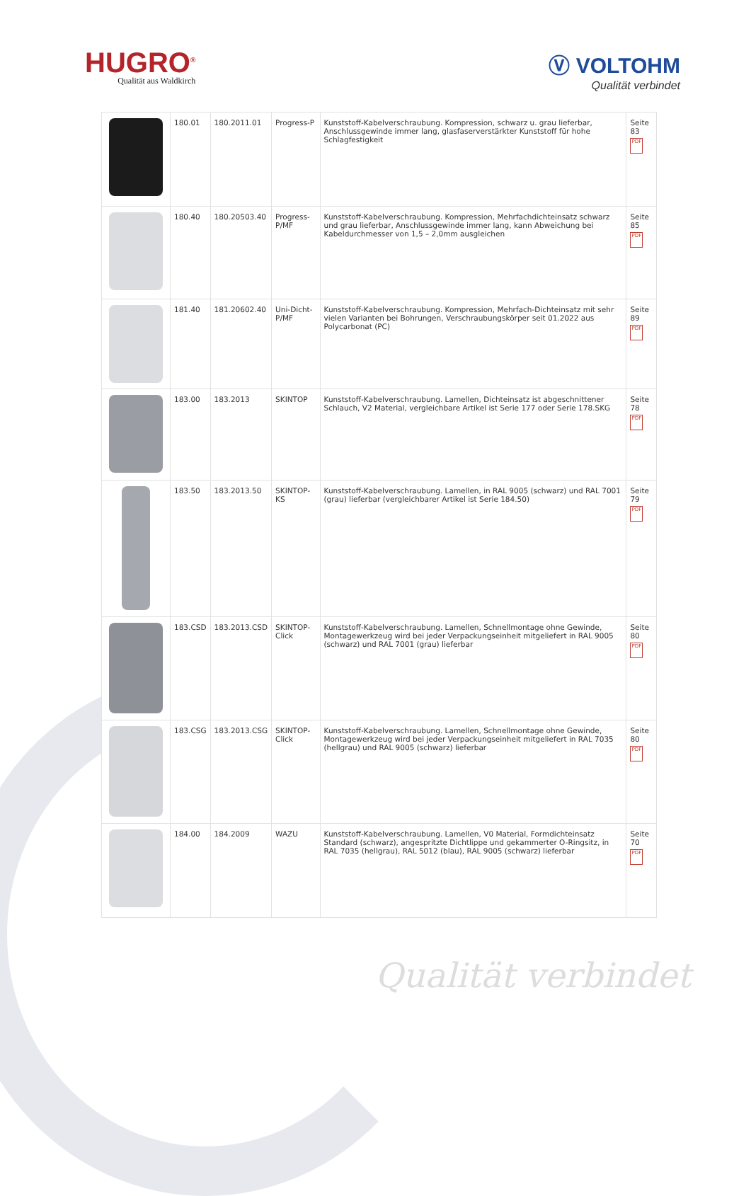HUGRO<sup>®</sup>
Qualität aus Waldkirch
Ⓥ VOLTOHM
Qualität verbindet
| | 180.01 | 180.2011.01 | Progress-P | Kunststoff-Kabelverschraubung. Kompression, schwarz u. grau lieferbar, Anschlussgewinde immer lang, glasfaserverstärkter Kunststoff für hohe Schlagfestigkeit | Seite 83 PDF |
| | 180.40 | 180.20503.40 | Progress-P/MF | Kunststoff-Kabelverschraubung. Kompression, Mehrfachdichteinsatz schwarz und grau lieferbar, Anschlussgewinde immer lang, kann Abweichung bei Kabeldurchmesser von 1,5 – 2,0mm ausgleichen | Seite 85 PDF |
| | 181.40 | 181.20602.40 | Uni-Dicht-P/MF | Kunststoff-Kabelverschraubung. Kompression, Mehrfach-Dichteinsatz mit sehr vielen Varianten bei Bohrungen, Verschraubungskörper seit 01.2022 aus Polycarbonat (PC) | Seite 89 PDF |
| | 183.00 | 183.2013 | SKINTOP | Kunststoff-Kabelverschraubung. Lamellen, Dichteinsatz ist abgeschnittener Schlauch, V2 Material, vergleichbare Artikel ist Serie 177 oder Serie 178.SKG | Seite 78 PDF |
| | 183.50 | 183.2013.50 | SKINTOP-KS | Kunststoff-Kabelverschraubung. Lamellen, in RAL 9005 (schwarz) und RAL 7001 (grau) lieferbar (vergleichbarer Artikel ist Serie 184.50) | Seite 79 PDF |
| | 183.CSD | 183.2013.CSD | SKINTOP-Click | Kunststoff-Kabelverschraubung. Lamellen, Schnellmontage ohne Gewinde, Montagewerkzeug wird bei jeder Verpackungseinheit mitgeliefert in RAL 9005 (schwarz) und RAL 7001 (grau) lieferbar | Seite 80 PDF |
| | 183.CSG | 183.2013.CSG | SKINTOP-Click | Kunststoff-Kabelverschraubung. Lamellen, Schnellmontage ohne Gewinde, Montagewerkzeug wird bei jeder Verpackungseinheit mitgeliefert in RAL 7035 (hellgrau) und RAL 9005 (schwarz) lieferbar | Seite 80 PDF |
| | 184.00 | 184.2009 | WAZU | Kunststoff-Kabelverschraubung. Lamellen, V0 Material, Formdichteinsatz Standard (schwarz), angespritzte Dichtlippe und gekammerter O-Ringsitz, in RAL 7035 (hellgrau), RAL 5012 (blau), RAL 9005 (schwarz) lieferbar | Seite 70 PDF |
Qualität verbindet